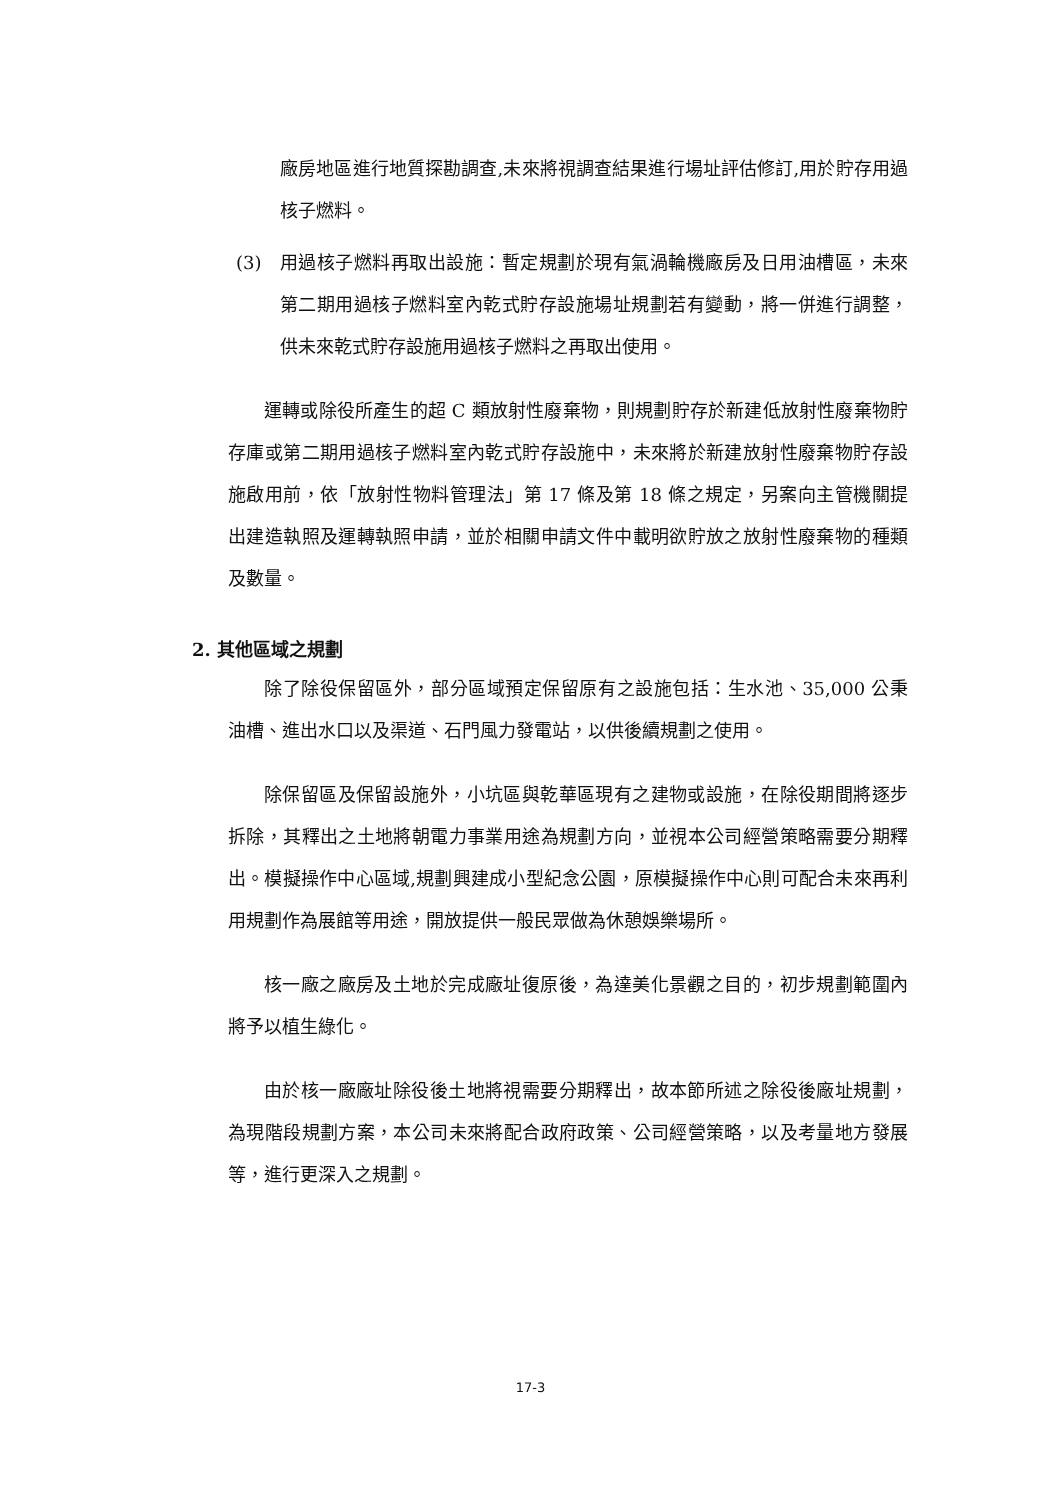廠房地區進行地質探勘調查,未來將視調查結果進行場址評估修訂,用於貯存用過核子燃料。
(3) 用過核子燃料再取出設施：暫定規劃於現有氣渦輪機廠房及日用油槽區，未來第二期用過核子燃料室內乾式貯存設施場址規劃若有變動，將一併進行調整，供未來乾式貯存設施用過核子燃料之再取出使用。
運轉或除役所產生的超 C 類放射性廢棄物，則規劃貯存於新建低放射性廢棄物貯存庫或第二期用過核子燃料室內乾式貯存設施中，未來將於新建放射性廢棄物貯存設施啟用前，依「放射性物料管理法」第 17 條及第 18 條之規定，另案向主管機關提出建造執照及運轉執照申請，並於相關申請文件中載明欲貯放之放射性廢棄物的種類及數量。
2. 其他區域之規劃
除了除役保留區外，部分區域預定保留原有之設施包括：生水池、35,000 公秉油槽、進出水口以及渠道、石門風力發電站，以供後續規劃之使用。
除保留區及保留設施外，小坑區與乾華區現有之建物或設施，在除役期間將逐步拆除，其釋出之土地將朝電力事業用途為規劃方向，並視本公司經營策略需要分期釋出。模擬操作中心區域,規劃興建成小型紀念公園，原模擬操作中心則可配合未來再利用規劃作為展館等用途，開放提供一般民眾做為休憩娛樂場所。
核一廠之廠房及土地於完成廠址復原後，為達美化景觀之目的，初步規劃範圍內將予以植生綠化。
由於核一廠廠址除役後土地將視需要分期釋出，故本節所述之除役後廠址規劃，為現階段規劃方案，本公司未來將配合政府政策、公司經營策略，以及考量地方發展等，進行更深入之規劃。
17-3